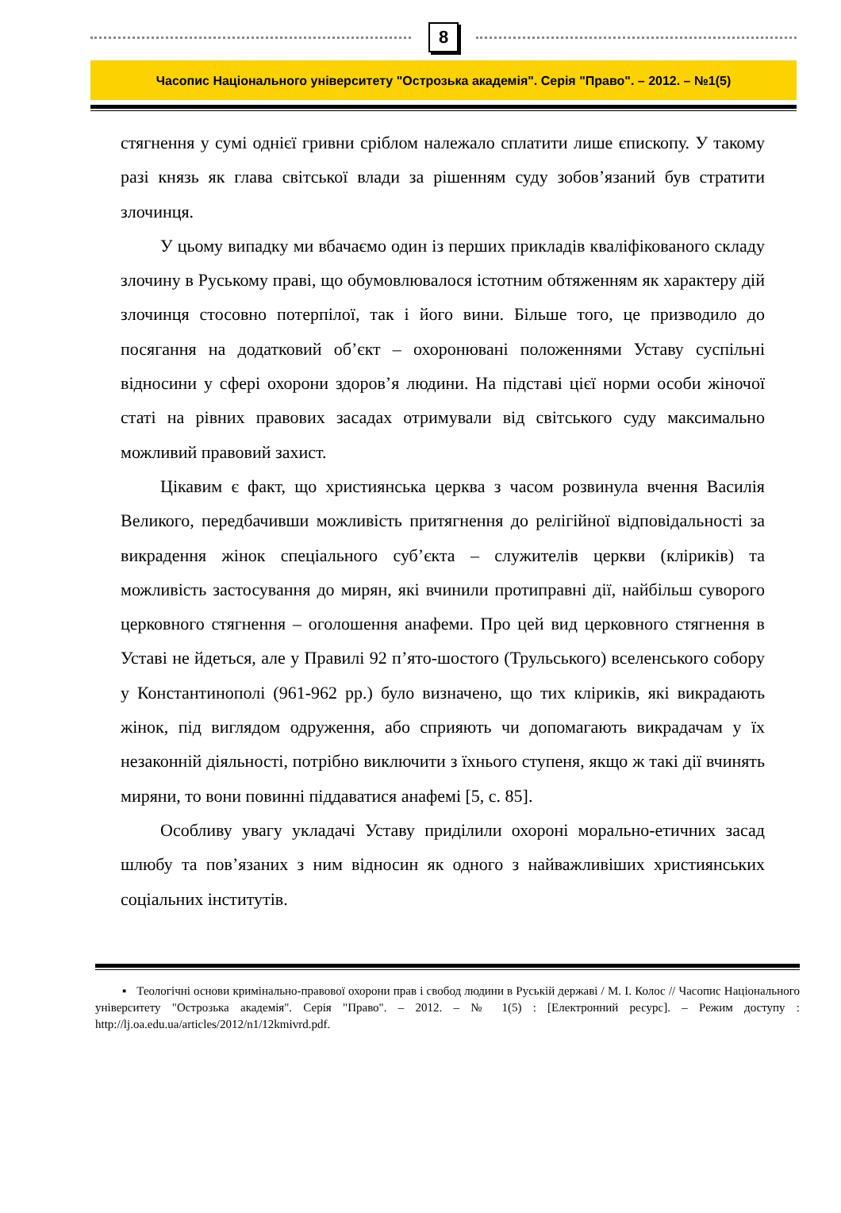8
Часопис Національного університету "Острозька академія". Серія "Право". – 2012. – №1(5)
стягнення у сумі однієї гривни сріблом належало сплатити лише єпископу. У такому разі князь як глава світської влади за рішенням суду зобов’язаний був стратити злочинця.
У цьому випадку ми вбачаємо один із перших прикладів кваліфікованого складу злочину в Руському праві, що обумовлювалося істотним обтяженням як характеру дій злочинця стосовно потерпілої, так і його вини. Більше того, це призводило до посягання на додатковий об’єкт – охоронювані положеннями Уставу суспільні відносини у сфері охорони здоров’я людини. На підставі цієї норми особи жіночої статі на рівних правових засадах отримували від світського суду максимально можливий правовий захист.
Цікавим є факт, що християнська церква з часом розвинула вчення Василія Великого, передбачивши можливість притягнення до релігійної відповідальності за викрадення жінок спеціального суб’єкта – служителів церкви (кліриків) та можливість застосування до мирян, які вчинили протиправні дії, найбільш суворого церковного стягнення – оголошення анафеми. Про цей вид церковного стягнення в Уставі не йдеться, але у Правилі 92 п’ято-шостого (Трульського) вселенського собору у Константинополі (961-962 рр.) було визначено, що тих кліриків, які викрадають жінок, під виглядом одруження, або сприяють чи допомагають викрадачам у їх незаконній діяльності, потрібно виключити з їхнього ступеня, якщо ж такі дії вчинять миряни, то вони повинні піддаватися анафемі [5, с. 85].
Особливу увагу укладачі Уставу приділили охороні морально-етичних засад шлюбу та пов’язаних з ним відносин як одного з найважливіших християнських соціальних інститутів.
▪ Теологічні основи кримінально-правової охорони прав і свобод людини в Руській державі / М. І. Колос // Часопис Національного університету "Острозька академія". Серія "Право". – 2012. – № 1(5) : [Електронний ресурс]. – Режим доступу : http://lj.oa.edu.ua/articles/2012/n1/12kmivrd.pdf.